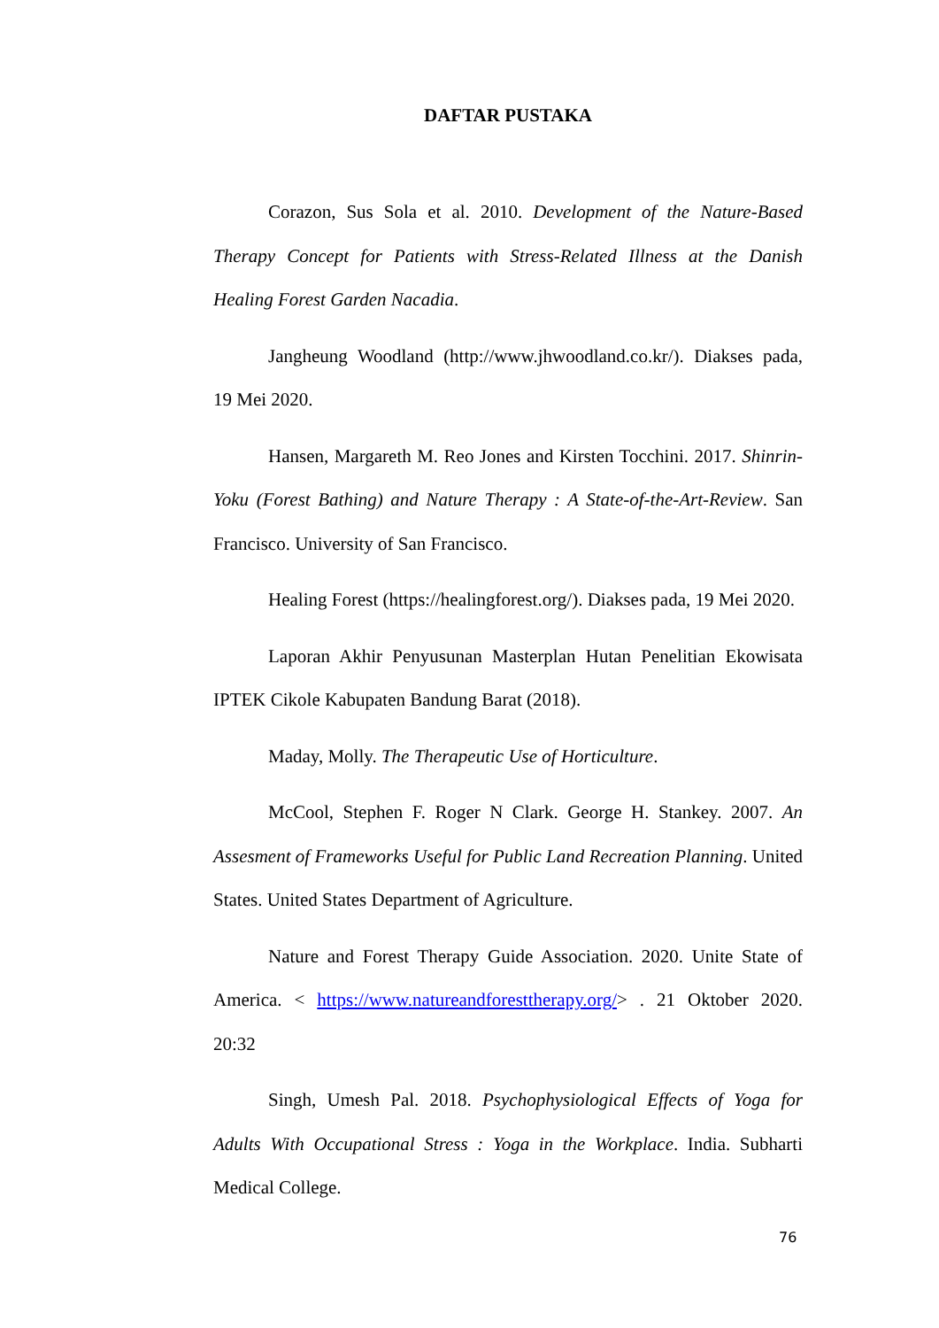DAFTAR PUSTAKA
Corazon, Sus Sola et al. 2010. Development of the Nature-Based Therapy Concept for Patients with Stress-Related Illness at the Danish Healing Forest Garden Nacadia.
Jangheung Woodland (http://www.jhwoodland.co.kr/). Diakses pada, 19 Mei 2020.
Hansen, Margareth M. Reo Jones and Kirsten Tocchini. 2017. Shinrin-Yoku (Forest Bathing) and Nature Therapy : A State-of-the-Art-Review. San Francisco. University of San Francisco.
Healing Forest (https://healingforest.org/). Diakses pada, 19 Mei 2020.
Laporan Akhir Penyusunan Masterplan Hutan Penelitian Ekowisata IPTEK Cikole Kabupaten Bandung Barat (2018).
Maday, Molly. The Therapeutic Use of Horticulture.
McCool, Stephen F. Roger N Clark. George H. Stankey. 2007. An Assesment of Frameworks Useful for Public Land Recreation Planning. United States. United States Department of Agriculture.
Nature and Forest Therapy Guide Association. 2020. Unite State of America. < https://www.natureandforesttherapy.org/> . 21 Oktober 2020. 20:32
Singh, Umesh Pal. 2018. Psychophysiological Effects of Yoga for Adults With Occupational Stress : Yoga in the Workplace. India. Subharti Medical College.
76